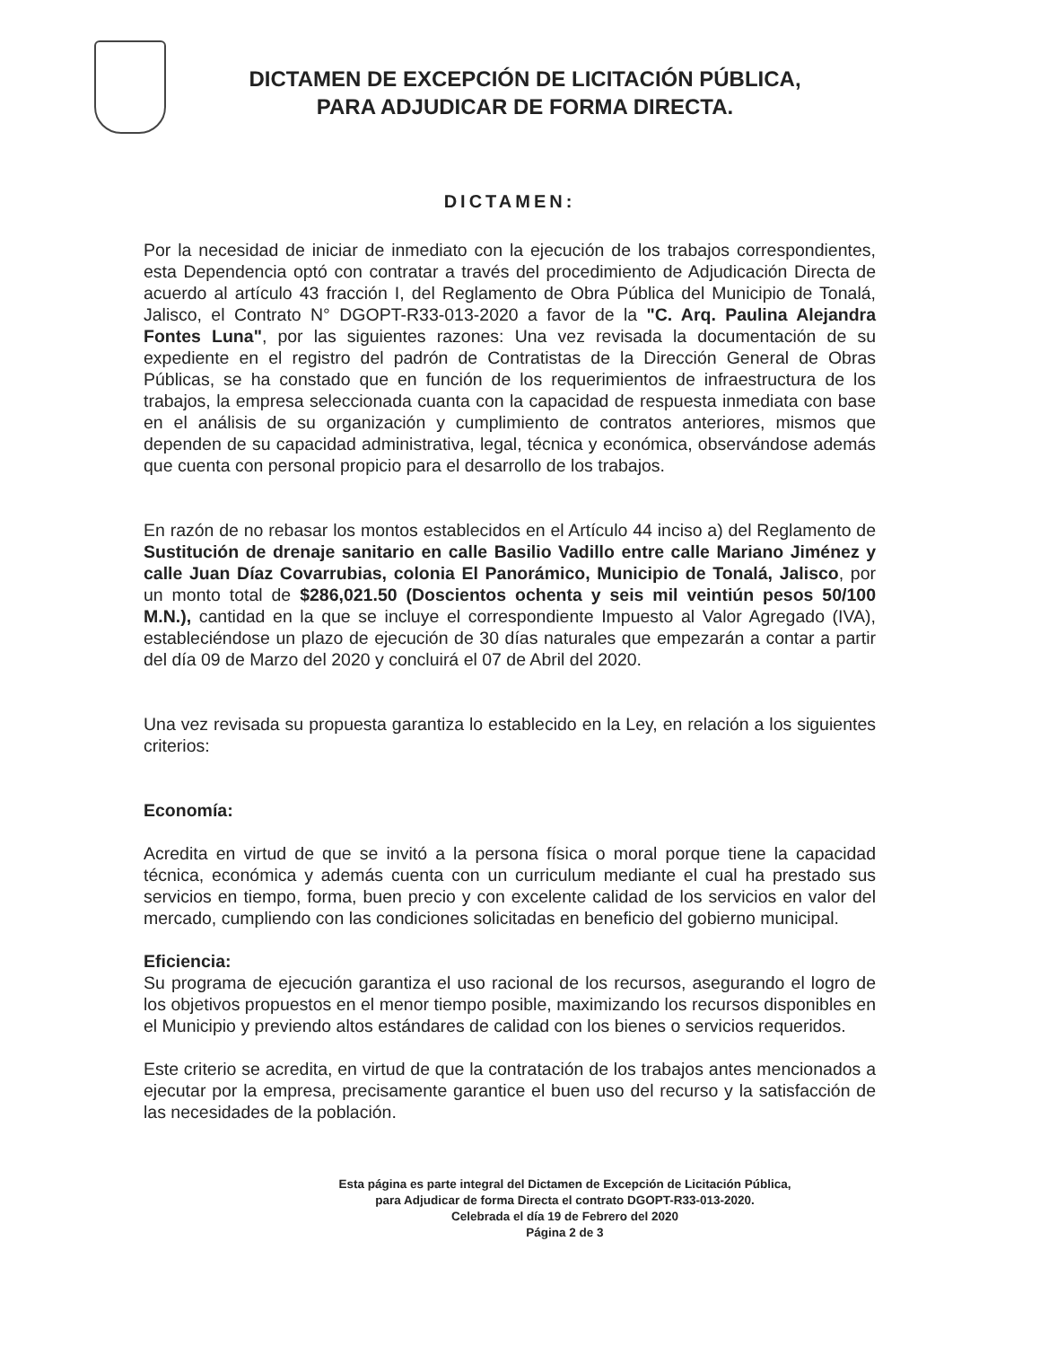DICTAMEN DE EXCEPCIÓN DE LICITACIÓN PÚBLICA,
PARA ADJUDICAR DE FORMA DIRECTA.
DICTAMEN:
Por la necesidad de iniciar de inmediato con la ejecución de los trabajos correspondientes, esta Dependencia optó con contratar a través del procedimiento de Adjudicación Directa de acuerdo al artículo 43 fracción I, del Reglamento de Obra Pública del Municipio de Tonalá, Jalisco, el Contrato N° DGOPT-R33-013-2020 a favor de la "C. Arq. Paulina Alejandra Fontes Luna", por las siguientes razones: Una vez revisada la documentación de su expediente en el registro del padrón de Contratistas de la Dirección General de Obras Públicas, se ha constado que en función de los requerimientos de infraestructura de los trabajos, la empresa seleccionada cuanta con la capacidad de respuesta inmediata con base en el análisis de su organización y cumplimiento de contratos anteriores, mismos que dependen de su capacidad administrativa, legal, técnica y económica, observándose además que cuenta con personal propicio para el desarrollo de los trabajos.
En razón de no rebasar los montos establecidos en el Artículo 44 inciso a) del Reglamento de Sustitución de drenaje sanitario en calle Basilio Vadillo entre calle Mariano Jiménez y calle Juan Díaz Covarrubias, colonia El Panorámico, Municipio de Tonalá, Jalisco, por un monto total de $286,021.50 (Doscientos ochenta y seis mil veintiún pesos 50/100 M.N.), cantidad en la que se incluye el correspondiente Impuesto al Valor Agregado (IVA), estableciéndose un plazo de ejecución de 30 días naturales que empezarán a contar a partir del día 09 de Marzo del 2020 y concluirá el 07 de Abril del 2020.
Una vez revisada su propuesta garantiza lo establecido en la Ley, en relación a los siguientes criterios:
Economía:
Acredita en virtud de que se invitó a la persona física o moral porque tiene la capacidad técnica, económica y además cuenta con un curriculum mediante el cual ha prestado sus servicios en tiempo, forma, buen precio y con excelente calidad de los servicios en valor del mercado, cumpliendo con las condiciones solicitadas en beneficio del gobierno municipal.
Eficiencia:
Su programa de ejecución garantiza el uso racional de los recursos, asegurando el logro de los objetivos propuestos en el menor tiempo posible, maximizando los recursos disponibles en el Municipio y previendo altos estándares de calidad con los bienes o servicios requeridos.
Este criterio se acredita, en virtud de que la contratación de los trabajos antes mencionados a ejecutar por la empresa, precisamente garantice el buen uso del recurso y la satisfacción de las necesidades de la población.
Esta página es parte integral del Dictamen de Excepción de Licitación Pública,
para Adjudicar de forma Directa el contrato DGOPT-R33-013-2020.
Celebrada el día 19 de Febrero del 2020
Página 2 de 3